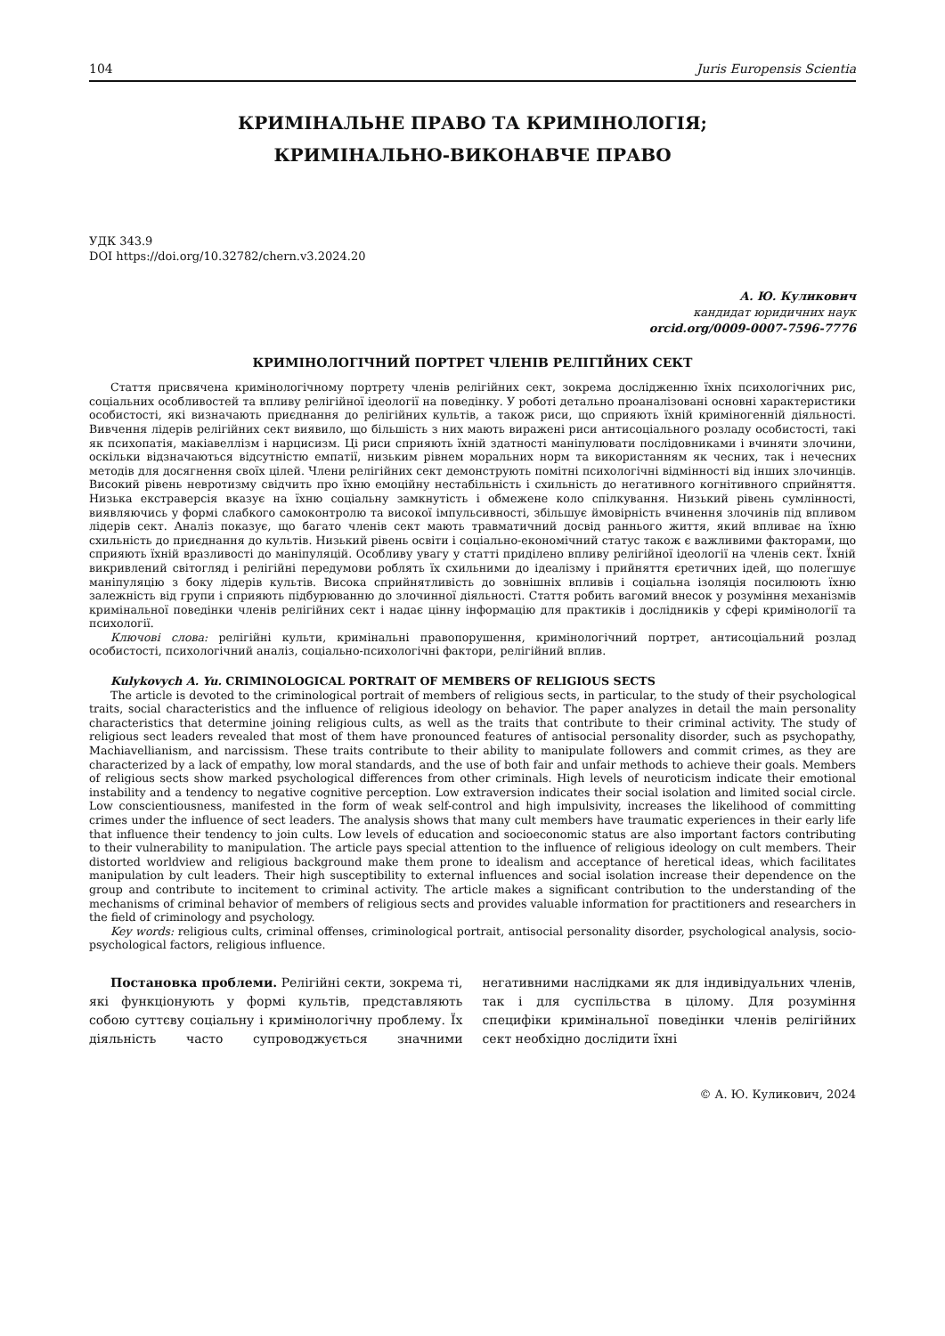104 Juris Europensis Scientia
КРИМІНАЛЬНЕ ПРАВО ТА КРИМІНОЛОГІЯ;
КРИМІНАЛЬНО-ВИКОНАВЧЕ ПРАВО
УДК 343.9
DOI https://doi.org/10.32782/chern.v3.2024.20
А. Ю. Куликович
кандидат юридичних наук
orcid.org/0009-0007-7596-7776
КРИМІНОЛОГІЧНИЙ ПОРТРЕТ ЧЛЕНІВ РЕЛІГІЙНИХ СЕКТ
Стаття присвячена кримінологічному портрету членів релігійних сект, зокрема дослідженню їхніх психологічних рис, соціальних особливостей та впливу релігійної ідеології на поведінку. У роботі детально проаналізовані основні характеристики особистості, які визначають приєднання до релігійних культів, а також риси, що сприяють їхній криміногенній діяльності. Вивчення лідерів релігійних сект виявило, що більшість з них мають виражені риси антисоціального розладу особистості, такі як психопатія, макіавеллізм і нарцисизм. Ці риси сприяють їхній здатності маніпулювати послідовниками і вчиняти злочини, оскільки відзначаються відсутністю емпатії, низьким рівнем моральних норм та використанням як чесних, так і нечесних методів для досягнення своїх цілей. Члени релігійних сект демонструють помітні психологічні відмінності від інших злочинців. Високий рівень невротизму свідчить про їхню емоційну нестабільність і схильність до негативного когнітивного сприйняття. Низька екстраверсія вказує на їхню соціальну замкнутість і обмежене коло спілкування. Низький рівень сумлінності, виявляючись у формі слабкого самоконтролю та високої імпульсивності, збільшує ймовірність вчинення злочинів під впливом лідерів сект. Аналіз показує, що багато членів сект мають травматичний досвід раннього життя, який впливає на їхню схильність до приєднання до культів. Низький рівень освіти і соціально-економічний статус також є важливими факторами, що сприяють їхній вразливості до маніпуляцій. Особливу увагу у статті приділено впливу релігійної ідеології на членів сект. Їхній викривлений світогляд і релігійні передумови роблять їх схильними до ідеалізму і прийняття єретичних ідей, що полегшує маніпуляцію з боку лідерів культів. Висока сприйнятливість до зовнішніх впливів і соціальна ізоляція посилюють їхню залежність від групи і сприяють підбурюванню до злочинної діяльності. Стаття робить вагомий внесок у розуміння механізмів кримінальної поведінки членів релігійних сект і надає цінну інформацію для практиків і дослідників у сфері кримінології та психології.
Ключові слова: релігійні культи, кримінальні правопорушення, кримінологічний портрет, антисоціальний розлад особистості, психологічний аналіз, соціально-психологічні фактори, релігійний вплив.
Kulykovych A. Yu. CRIMINOLOGICAL PORTRAIT OF MEMBERS OF RELIGIOUS SECTS
The article is devoted to the criminological portrait of members of religious sects, in particular, to the study of their psychological traits, social characteristics and the influence of religious ideology on behavior. The paper analyzes in detail the main personality characteristics that determine joining religious cults, as well as the traits that contribute to their criminal activity. The study of religious sect leaders revealed that most of them have pronounced features of antisocial personality disorder, such as psychopathy, Machiavellianism, and narcissism. These traits contribute to their ability to manipulate followers and commit crimes, as they are characterized by a lack of empathy, low moral standards, and the use of both fair and unfair methods to achieve their goals. Members of religious sects show marked psychological differences from other criminals. High levels of neuroticism indicate their emotional instability and a tendency to negative cognitive perception. Low extraversion indicates their social isolation and limited social circle. Low conscientiousness, manifested in the form of weak self-control and high impulsivity, increases the likelihood of committing crimes under the influence of sect leaders. The analysis shows that many cult members have traumatic experiences in their early life that influence their tendency to join cults. Low levels of education and socioeconomic status are also important factors contributing to their vulnerability to manipulation. The article pays special attention to the influence of religious ideology on cult members. Their distorted worldview and religious background make them prone to idealism and acceptance of heretical ideas, which facilitates manipulation by cult leaders. Their high susceptibility to external influences and social isolation increase their dependence on the group and contribute to incitement to criminal activity. The article makes a significant contribution to the understanding of the mechanisms of criminal behavior of members of religious sects and provides valuable information for practitioners and researchers in the field of criminology and psychology.
Key words: religious cults, criminal offenses, criminological portrait, antisocial personality disorder, psychological analysis, socio-psychological factors, religious influence.
Постановка проблеми. Релігійні секти, зокрема ті, які функціонують у формі культів, представляють собою суттєву соціальну і кримінологічну проблему. Їх діяльність часто супроводжується значними негативними наслідками як для індивідуальних членів, так і для суспільства в цілому. Для розуміння специфіки кримінальної поведінки членів релігійних сект необхідно дослідити їхні
© А. Ю. Куликович, 2024